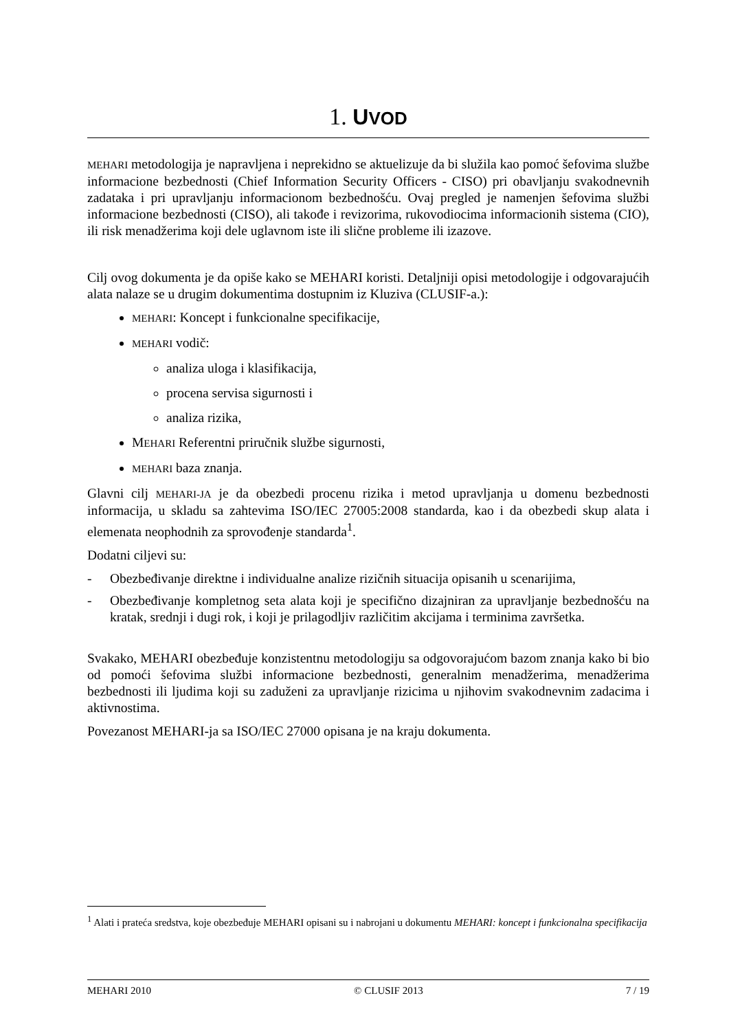1. UVOD
MEHARI metodologija je napravljena i neprekidno se aktuelizuje da bi služila kao pomoć šefovima službe informacione bezbednosti (Chief Information Security Officers - CISO) pri obavljanju svakodnevnih zadataka i pri upravljanju informacionom bezbednošću. Ovaj pregled je namenjen šefovima službi informacione bezbednosti (CISO), ali takođe i revizorima, rukovodiocima informacionih sistema (CIO), ili risk menadžerima koji dele uglavnom iste ili slične probleme ili izazove.
Cilj ovog dokumenta je da opiše kako se MEHARI koristi. Detaljniji opisi metodologije i odgovarajućih alata nalaze se u drugim dokumentima dostupnim iz Kluziva (CLUSIF-a.):
MEHARI: Koncept i funkcionalne specifikacije,
MEHARI vodič:
analiza uloga i klasifikacija,
procena servisa sigurnosti i
analiza rizika,
MEHARI Referentni priručnik službe sigurnosti,
MEHARI baza znanja.
Glavni cilj MEHARI-JA je da obezbedi procenu rizika i metod upravljanja u domenu bezbednosti informacija, u skladu sa zahtevima ISO/IEC 27005:2008 standarda, kao i da obezbedi skup alata i elemenata neophodnih za sprovođenje standarda<sup>1</sup>.
Dodatni ciljevi su:
- Obezbeđivanje direktne i individualne analize rizičnih situacija opisanih u scenarijima,
- Obezbeđivanje kompletnog seta alata koji je specifično dizajniran za upravljanje bezbednošću na kratak, srednji i dugi rok, i koji je prilagodljiv različitim akcijama i terminima završetka.
Svakako, MEHARI obezbeđuje konzistentnu metodologiju sa odgovorajućom bazom znanja kako bi bio od pomoći šefovima službi informacione bezbednosti, generalnim menadžerima, menadžerima bezbednosti ili ljudima koji su zaduženi za upravljanje rizicima u njihovim svakodnevnim zadacima i aktivnostima.
Povezanost MEHARI-ja sa ISO/IEC 27000 opisana je na kraju dokumenta.
<sup>1</sup> Alati i prateća sredstva, koje obezbeđuje MEHARI opisani su i nabrojani u dokumentu MEHARI: koncept i funkcionalna specifikacija
MEHARI 2010 © CLUSIF 2013 7 / 19